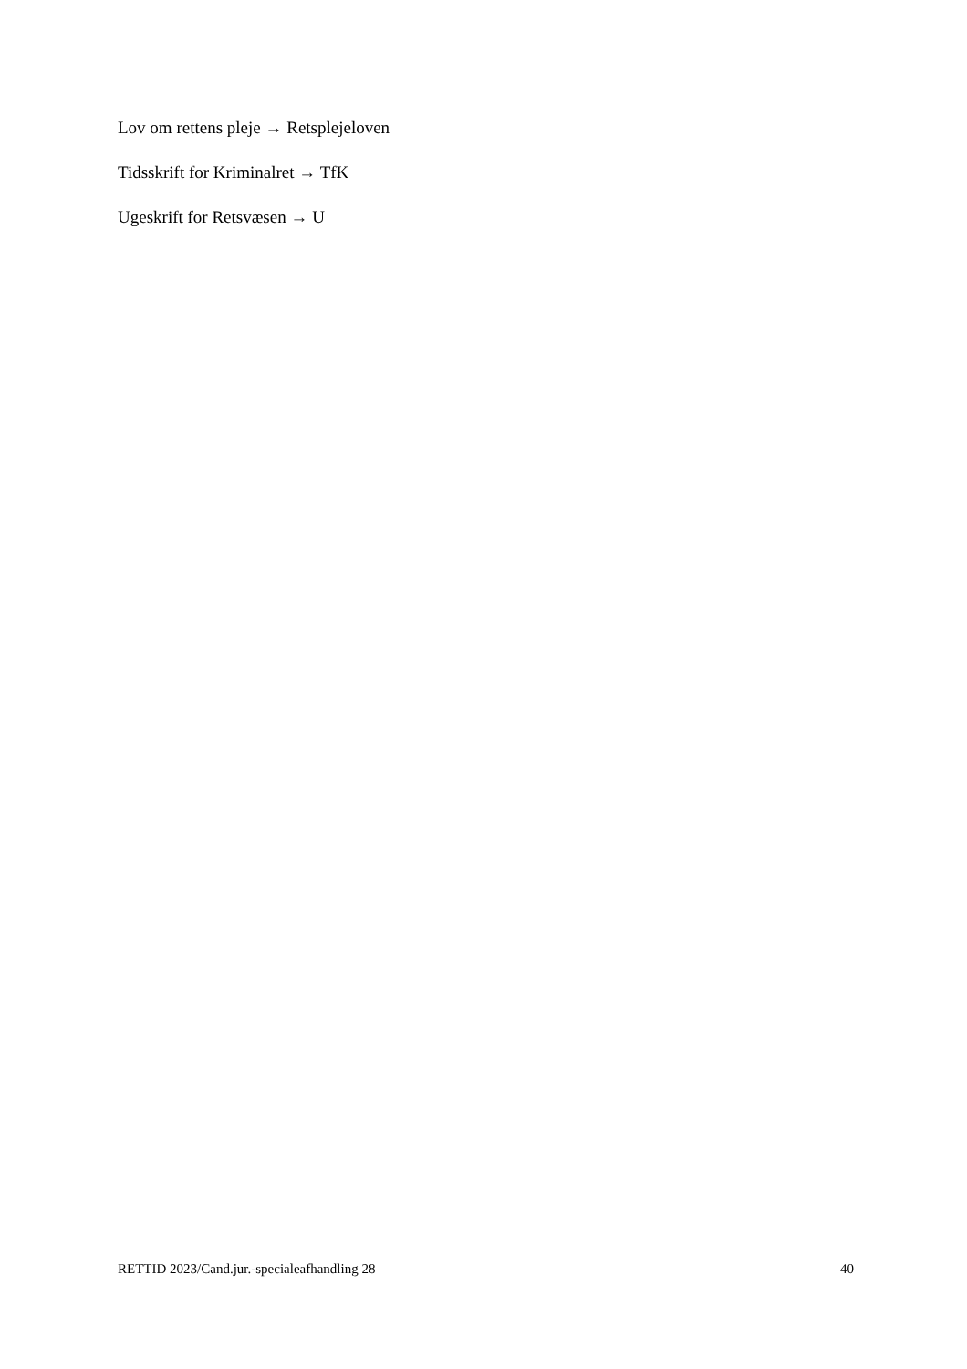Lov om rettens pleje → Retsplejeloven
Tidsskrift for Kriminalret → TfK
Ugeskrift for Retsvæsen → U
RETTID 2023/Cand.jur.-specialeafhandling 28 40